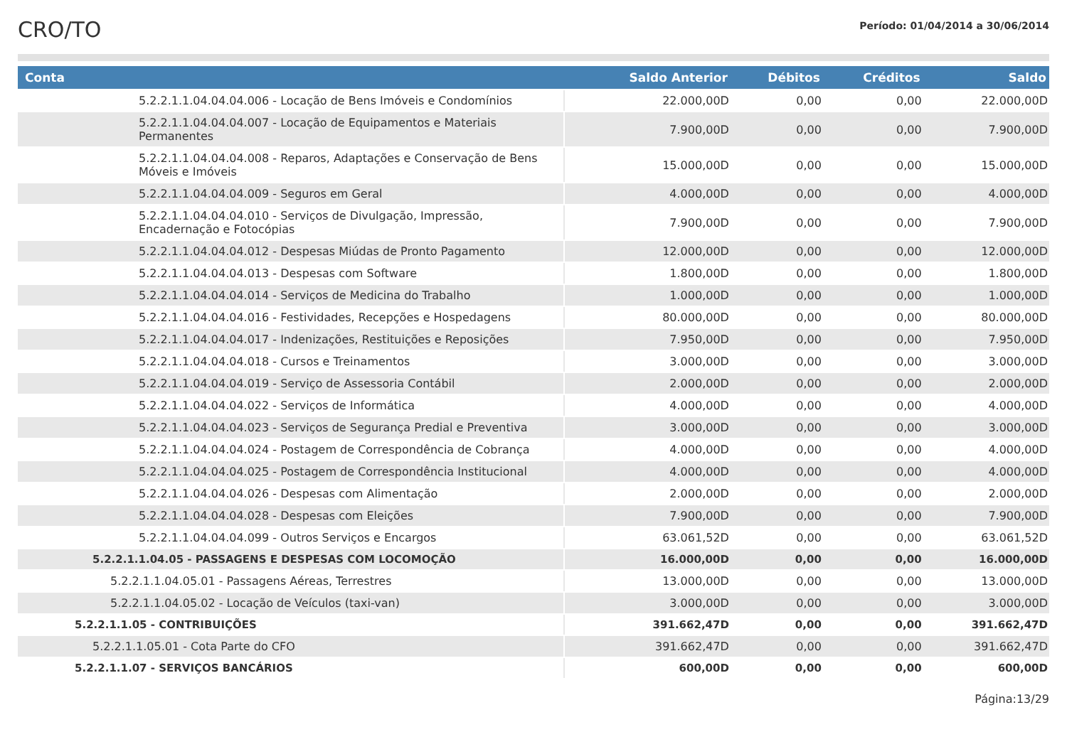CRO/TO
Período: 01/04/2014 a 30/06/2014
| Conta | Saldo Anterior | Débitos | Créditos | Saldo |
| --- | --- | --- | --- | --- |
| 5.2.2.1.1.04.04.04.006 - Locação de Bens Imóveis e Condomínios | 22.000,00D | 0,00 | 0,00 | 22.000,00D |
| 5.2.2.1.1.04.04.04.007 - Locação de Equipamentos e Materiais Permanentes | 7.900,00D | 0,00 | 0,00 | 7.900,00D |
| 5.2.2.1.1.04.04.04.008 - Reparos, Adaptações e Conservação de Bens Móveis e Imóveis | 15.000,00D | 0,00 | 0,00 | 15.000,00D |
| 5.2.2.1.1.04.04.04.009 - Seguros em Geral | 4.000,00D | 0,00 | 0,00 | 4.000,00D |
| 5.2.2.1.1.04.04.04.010 - Serviços de Divulgação, Impressão, Encadernação e Fotocópias | 7.900,00D | 0,00 | 0,00 | 7.900,00D |
| 5.2.2.1.1.04.04.04.012 - Despesas Miúdas de Pronto Pagamento | 12.000,00D | 0,00 | 0,00 | 12.000,00D |
| 5.2.2.1.1.04.04.04.013 - Despesas com Software | 1.800,00D | 0,00 | 0,00 | 1.800,00D |
| 5.2.2.1.1.04.04.04.014 - Serviços de Medicina do Trabalho | 1.000,00D | 0,00 | 0,00 | 1.000,00D |
| 5.2.2.1.1.04.04.04.016 - Festividades, Recepções e Hospedagens | 80.000,00D | 0,00 | 0,00 | 80.000,00D |
| 5.2.2.1.1.04.04.04.017 - Indenizações, Restituições e Reposições | 7.950,00D | 0,00 | 0,00 | 7.950,00D |
| 5.2.2.1.1.04.04.04.018 - Cursos e Treinamentos | 3.000,00D | 0,00 | 0,00 | 3.000,00D |
| 5.2.2.1.1.04.04.04.019 - Serviço de Assessoria Contábil | 2.000,00D | 0,00 | 0,00 | 2.000,00D |
| 5.2.2.1.1.04.04.04.022 - Serviços de Informática | 4.000,00D | 0,00 | 0,00 | 4.000,00D |
| 5.2.2.1.1.04.04.04.023 - Serviços de Segurança Predial e Preventiva | 3.000,00D | 0,00 | 0,00 | 3.000,00D |
| 5.2.2.1.1.04.04.04.024 - Postagem de Correspondência de Cobrança | 4.000,00D | 0,00 | 0,00 | 4.000,00D |
| 5.2.2.1.1.04.04.04.025 - Postagem de Correspondência Institucional | 4.000,00D | 0,00 | 0,00 | 4.000,00D |
| 5.2.2.1.1.04.04.04.026 - Despesas com Alimentação | 2.000,00D | 0,00 | 0,00 | 2.000,00D |
| 5.2.2.1.1.04.04.04.028 - Despesas com Eleições | 7.900,00D | 0,00 | 0,00 | 7.900,00D |
| 5.2.2.1.1.04.04.04.099 - Outros Serviços e Encargos | 63.061,52D | 0,00 | 0,00 | 63.061,52D |
| 5.2.2.1.1.04.05 - PASSAGENS E DESPESAS COM LOCOMOÇÃO | 16.000,00D | 0,00 | 0,00 | 16.000,00D |
| 5.2.2.1.1.04.05.01 - Passagens Aéreas, Terrestres | 13.000,00D | 0,00 | 0,00 | 13.000,00D |
| 5.2.2.1.1.04.05.02 - Locação de Veículos (taxi-van) | 3.000,00D | 0,00 | 0,00 | 3.000,00D |
| 5.2.2.1.1.05 - CONTRIBUIÇÕES | 391.662,47D | 0,00 | 0,00 | 391.662,47D |
| 5.2.2.1.1.05.01 - Cota Parte do CFO | 391.662,47D | 0,00 | 0,00 | 391.662,47D |
| 5.2.2.1.1.07 - SERVIÇOS BANCÁRIOS | 600,00D | 0,00 | 0,00 | 600,00D |
Página:13/29